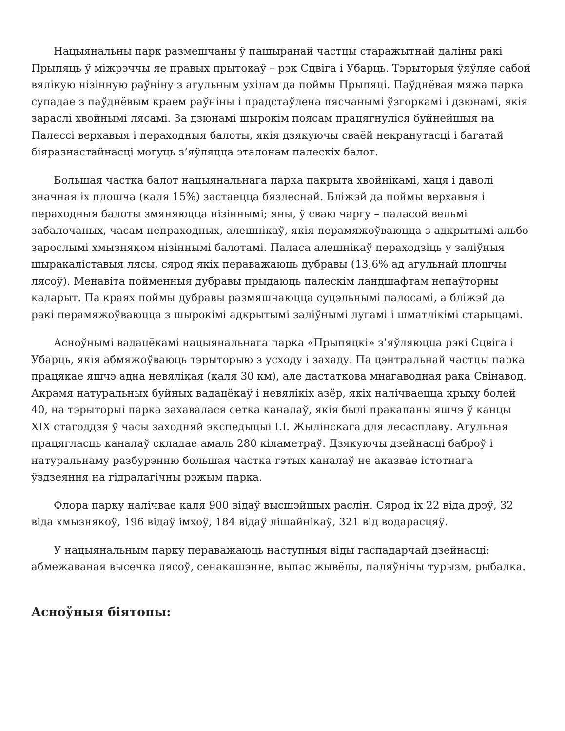Нацыянальны парк размешчаны ў пашыранай частцы старажытнай даліны ракі Прыпяць ў міжрэччы яе правых прытокаў – рэк Сцвіга і Убарць. Тэрыторыя ўяўляе сабой вялікую нізінную раўніну з агульным ухілам да поймы Прыпяці. Паўднёвая мяжа парка супадае з паўднёвым краем раўніны і прадстаўлена пясчанымі ўзгоркамі і дзюнамі, якія зараслі хвойнымі лясамі. За дзюнамі шырокім поясам працягнуліся буйнейшыя на Палессі верхавыя і пераходныя балоты, якія дзякуючы сваёй некранутасці і багатай біяразнастайнасці могуць з’яўляцца эталонам палескіх балот.
Большая частка балот нацыянальнага парка пакрыта хвойнікамі, хаця і даволі значная іх плошча (каля 15%) застаецца бязлеснай. Бліжэй да поймы верхавыя і пераходныя балоты змяняюцца нізіннымі; яны, ў сваю чаргу – паласой вельмі забалочаных, часам непраходных, алешнікаў, якія перамяжоўваюцца з адкрытымі альбо зарослымі хмызняком нізіннымі балотамі. Паласа алешнікаў пераходзіць у заліўныя шыракаліставыя лясы, сярод якіх пераважаюць дубравы (13,6% ад агульнай плошчы лясоў). Менавіта пойменныя дубравы прыдаюць палескім ландшафтам непаўторны каларыт. Па краях поймы дубравы размяшчаюцца суцэльнымі палосамі, а бліжэй да ракі перамяжоўваюцца з шырокімі адкрытымі заліўнымі лугамі і шматлікімі старыцамі.
Асноўнымі вадацёкамі нацыянальнага парка «Прыпяцкі» з’яўляюцца рэкі Сцвіга і Убарць, якія абмяжоўваюць тэрыторыю з усходу і захаду. Па цэнтральнай частцы парка працякае яшчэ адна невялікая (каля 30 км), але дастаткова мнагаводная рака Свінавод. Акрамя натуральных буйных вадацёкаў і невялікіх азёр, якіх налічваецца крыху болей 40, на тэрыторыі парка захавалася сетка каналаў, якія былі пракапаны яшчэ ў канцы XIX стагоддзя ў часы заходняй экспедыцыі І.І. Жылінскага для лесасплаву. Агульная працягласць каналаў складае амаль 280 кіламетраў. Дзякуючы дзейнасці баброў і натуральнаму разбурэнню большая частка гэтых каналаў не аказвае істотнага ўздзеяння на гідралагічны рэжым парка.
Флора парку налічвае каля 900 відаў высшэйшых раслін. Сярод іх 22 віда дрэў, 32 віда хмызнякоў, 196 відаў імхоў, 184 відаў лішайнікаў, 321 від водарасцяў.
У нацыянальным парку пераважаюць наступныя віды гаспадарчай дзейнасці: абмежаваная высечка лясоў, сенакашэнне, выпас жывёлы, паляўнічы турызм, рыбалка.
Асноўныя біятопы: